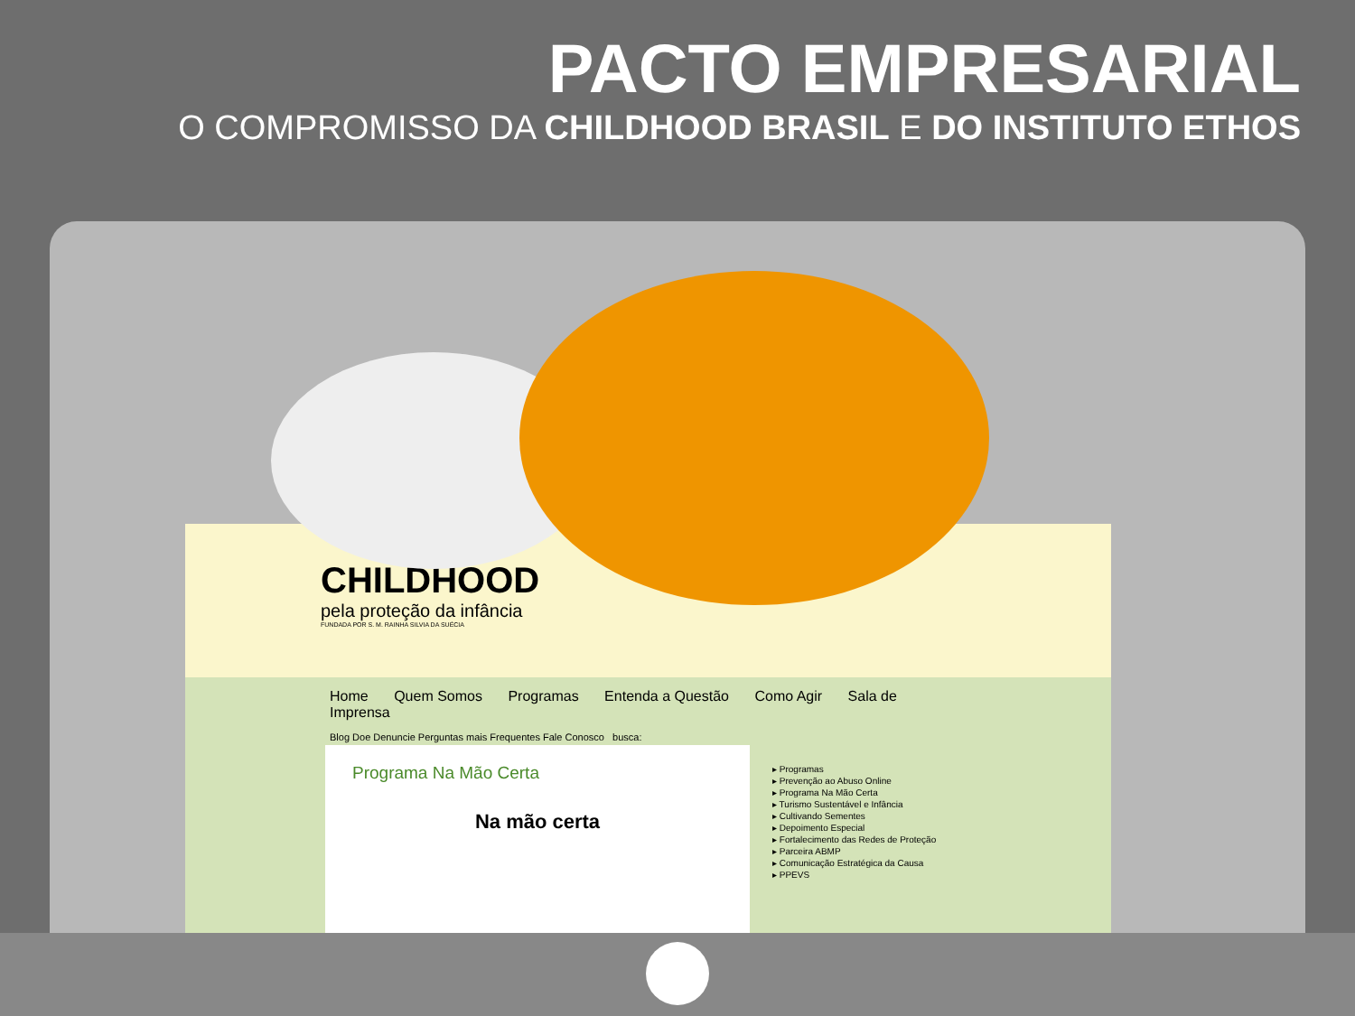PACTO EMPRESARIAL
O COMPROMISSO DA CHILDHOOD BRASIL E DO INSTITUTO ETHOS
CHILDHOOD
pela proteção da infância
FUNDADA POR S. M. RAINHA SILVIA DA SUÉCIA
Home Quem Somos Programas Entenda a Questão Como Agir Sala de Imprensa
Blog Doe Denuncie Perguntas mais Frequentes Fale Conosco busca:
Programa Na Mão Certa
Na mão certa
▸ Programas
▸ Prevenção ao Abuso Online
▸ Programa Na Mão Certa
▸ Turismo Sustentável e Infância
▸ Cultivando Sementes
▸ Depoimento Especial
▸ Fortalecimento das Redes de Proteção
▸ Parceira ABMP
▸ Comunicação Estratégica da Causa
▸ PPEVS